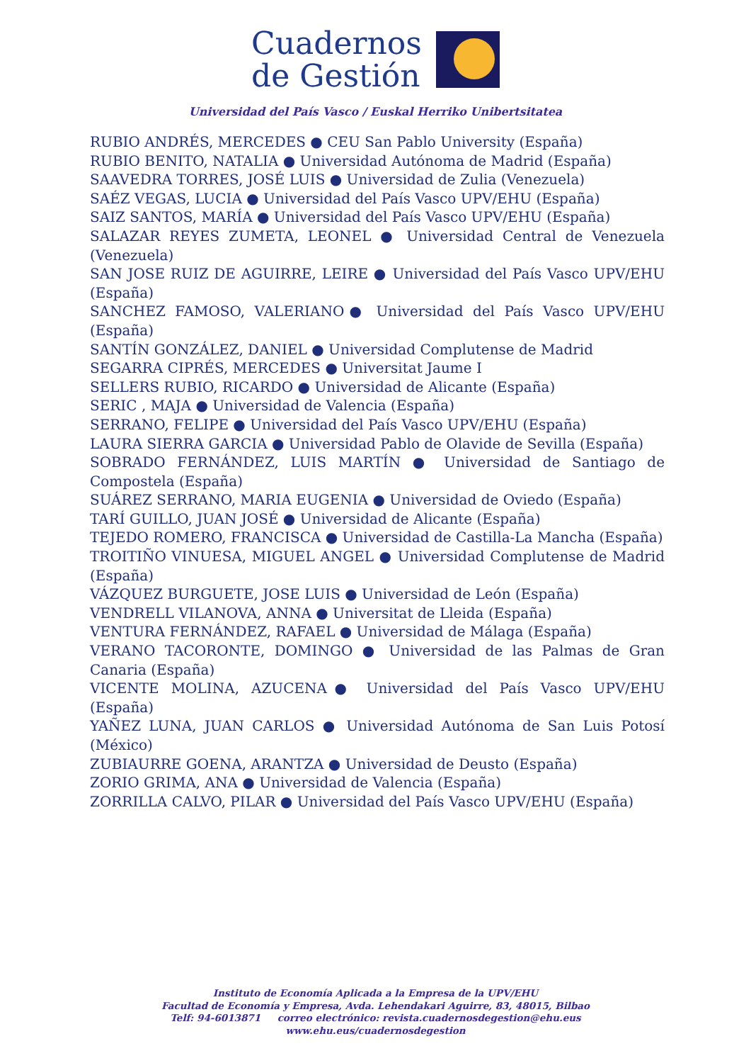Cuadernos
de Gestión
Universidad del País Vasco / Euskal Herriko Unibertsitatea
RUBIO ANDRÉS, MERCEDES ● CEU San Pablo University (España)
RUBIO BENITO, NATALIA ● Universidad Autónoma de Madrid (España)
SAAVEDRA TORRES, JOSÉ LUIS ● Universidad de Zulia (Venezuela)
SAÉZ VEGAS, LUCIA ● Universidad del País Vasco UPV/EHU (España)
SAIZ SANTOS, MARÍA ● Universidad del País Vasco UPV/EHU (España)
SALAZAR REYES ZUMETA, LEONEL ● Universidad Central de Venezuela (Venezuela)
SAN JOSE RUIZ DE AGUIRRE, LEIRE ● Universidad del País Vasco UPV/EHU (España)
SANCHEZ FAMOSO, VALERIANO● Universidad del País Vasco UPV/EHU (España)
SANTÍN GONZÁLEZ, DANIEL ● Universidad Complutense de Madrid
SEGARRA CIPRÉS, MERCEDES ● Universitat Jaume I
SELLERS RUBIO, RICARDO ● Universidad de Alicante (España)
SERIC , MAJA ● Universidad de Valencia (España)
SERRANO, FELIPE ● Universidad del País Vasco UPV/EHU (España)
LAURA SIERRA GARCIA ● Universidad Pablo de Olavide de Sevilla (España)
SOBRADO FERNÁNDEZ, LUIS MARTÍN ● Universidad de Santiago de Compostela (España)
SUÁREZ SERRANO, MARIA EUGENIA ● Universidad de Oviedo (España)
TARÍ GUILLO, JUAN JOSÉ ● Universidad de Alicante (España)
TEJEDO ROMERO, FRANCISCA ● Universidad de Castilla-La Mancha (España)
TROITIÑO VINUESA, MIGUEL ANGEL ● Universidad Complutense de Madrid (España)
VÁZQUEZ BURGUETE, JOSE LUIS ● Universidad de León (España)
VENDRELL VILANOVA, ANNA ● Universitat de Lleida (España)
VENTURA FERNÁNDEZ, RAFAEL ● Universidad de Málaga (España)
VERANO TACORONTE, DOMINGO ● Universidad de las Palmas de Gran Canaria (España)
VICENTE MOLINA, AZUCENA● Universidad del País Vasco UPV/EHU (España)
YAÑEZ LUNA, JUAN CARLOS ● Universidad Autónoma de San Luis Potosí (México)
ZUBIAURRE GOENA, ARANTZA ● Universidad de Deusto (España)
ZORIO GRIMA, ANA ● Universidad de Valencia (España)
ZORRILLA CALVO, PILAR ● Universidad del País Vasco UPV/EHU (España)
Instituto de Economía Aplicada a la Empresa de la UPV/EHU
Facultad de Economía y Empresa, Avda. Lehendakari Aguirre, 83, 48015, Bilbao
Telf: 94-6013871 correo electrónico: revista.cuadernosdegestion@ehu.eus
www.ehu.eus/cuadernosdegestion